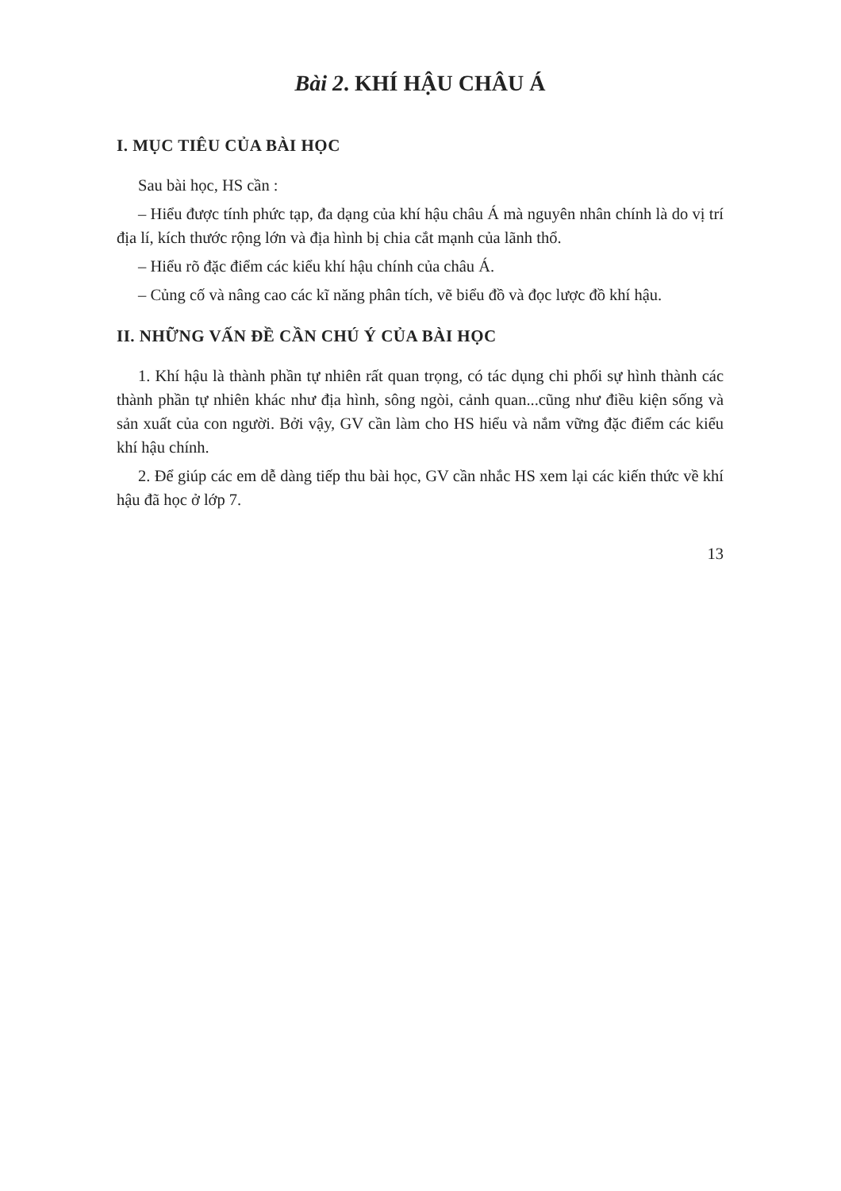Bài 2. KHÍ HẬU CHÂU Á
I. MỤC TIÊU CỦA BÀI HỌC
Sau bài học, HS cần :
– Hiểu được tính phức tạp, đa dạng của khí hậu châu Á mà nguyên nhân chính là do vị trí địa lí, kích thước rộng lớn và địa hình bị chia cắt mạnh của lãnh thổ.
– Hiểu rõ đặc điểm các kiểu khí hậu chính của châu Á.
– Củng cố và nâng cao các kĩ năng phân tích, vẽ biểu đồ và đọc lược đồ khí hậu.
II. NHỮNG VẤN ĐỀ CẦN CHÚ Ý CỦA BÀI HỌC
1. Khí hậu là thành phần tự nhiên rất quan trọng, có tác dụng chi phối sự hình thành các thành phần tự nhiên khác như địa hình, sông ngòi, cảnh quan...cũng như điều kiện sống và sản xuất của con người. Bởi vậy, GV cần làm cho HS hiểu và nắm vững đặc điểm các kiểu khí hậu chính.
2. Để giúp các em dễ dàng tiếp thu bài học, GV cần nhắc HS xem lại các kiến thức về khí hậu đã học ở lớp 7.
13